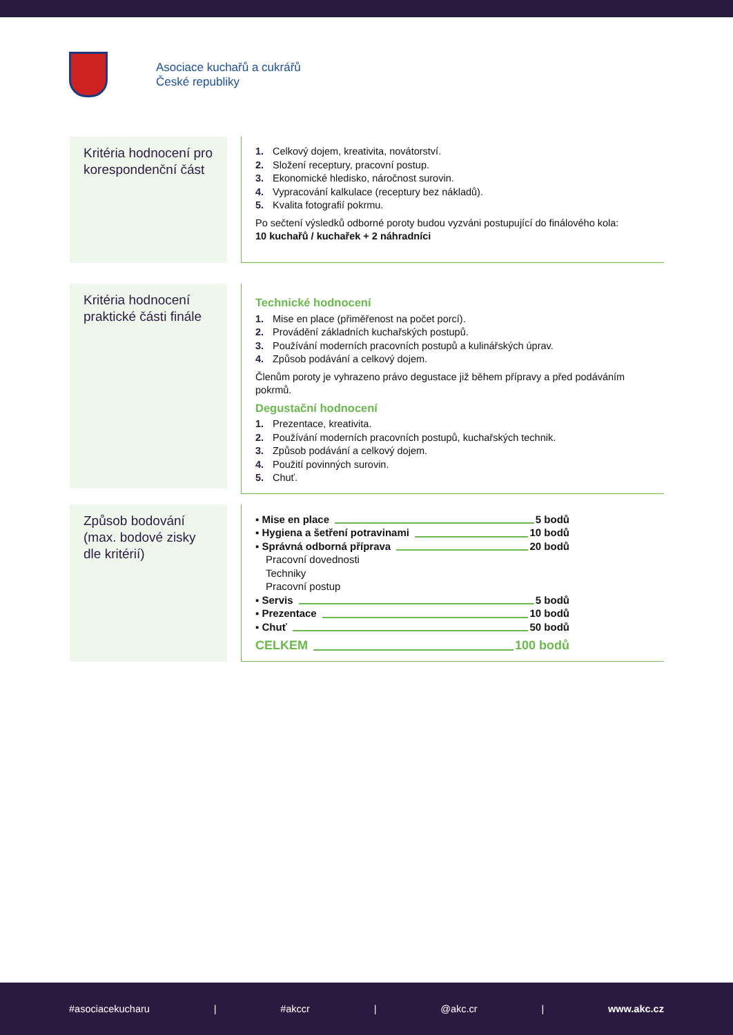Asociace kuchařů a cukrářů
České republiky
Kritéria hodnocení pro korespondenční část
1. Celkový dojem, kreativita, novátorství.
2. Složení receptury, pracovní postup.
3. Ekonomické hledisko, náročnost surovin.
4. Vypracování kalkulace (receptury bez nákladů).
5. Kvalita fotografií pokrmu.
Po sečtení výsledků odborné poroty budou vyzváni postupující do finálového kola:
10 kuchařů / kuchařek + 2 náhradníci
Kritéria hodnocení praktické části finále
Technické hodnocení
1. Mise en place (přiměřenost na počet porcí).
2. Provádění základních kuchařských postupů.
3. Používání moderních pracovních postupů a kulinářských úprav.
4. Způsob podávání a celkový dojem.
Členům poroty je vyhrazeno právo degustace již během přípravy a před podáváním pokrmů.
Degustační hodnocení
1. Prezentace, kreativita.
2. Používání moderních pracovních postupů, kuchařských technik.
3. Způsob podávání a celkový dojem.
4. Použití povinných surovin.
5. Chuť.
Způsob bodování (max. bodové zisky dle kritérií)
▪ Mise en place 5 bodů
▪ Hygiena a šetření potravinami 10 bodů
▪ Správná odborná příprava 20 bodů
Pracovní dovednosti
Techniky
Pracovní postup
▪ Servis 5 bodů
▪ Prezentace 10 bodů
▪ Chuť 50 bodů
CELKEM 100 bodů
#asociacekucharu | #akccr | @akc.cr | www.akc.cz